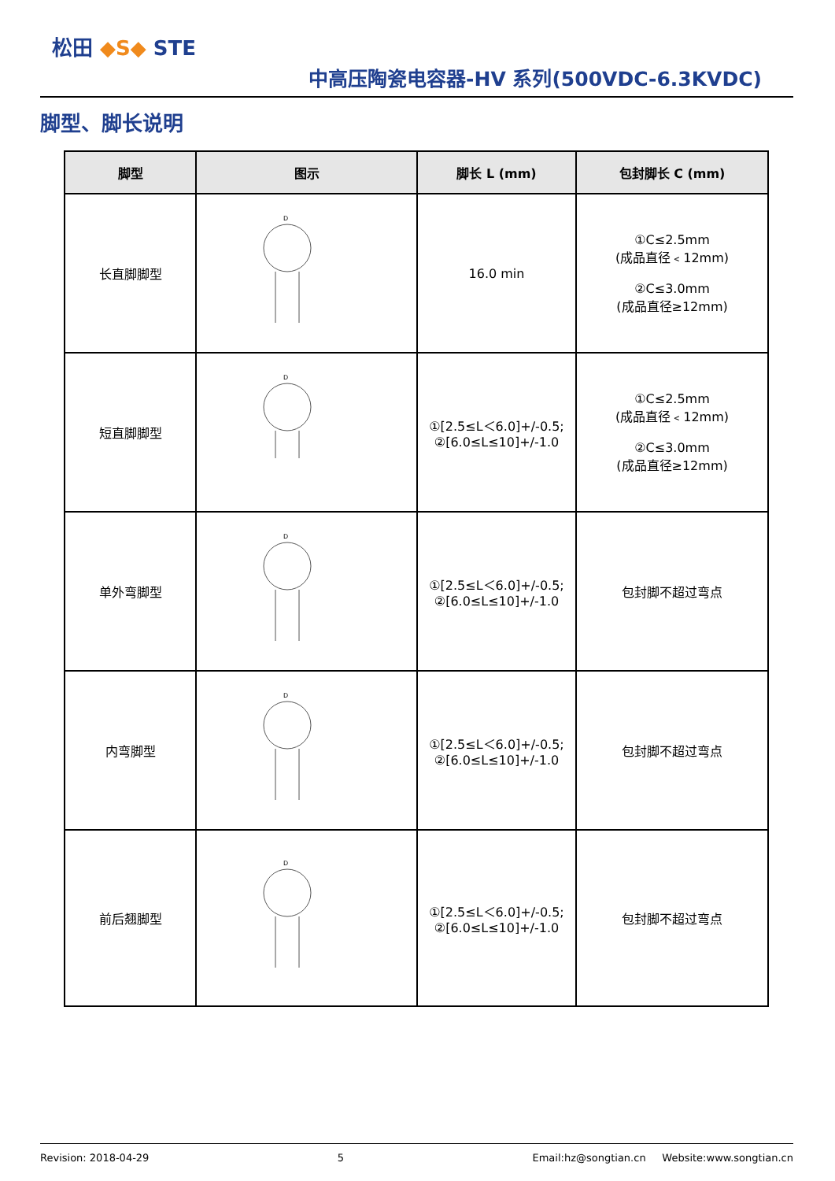松田 ◆S◆ STE
中高压陶瓷电容器-HV 系列(500VDC-6.3KVDC)
脚型、脚长说明
| 脚型 | 图示 | 脚长 L (mm) | 包封脚长 C (mm) |
| --- | --- | --- | --- |
| 长直脚脚型 | D | 16.0 min | ①C≤2.5mm (成品直径﹤12mm) ②C≤3.0mm (成品直径≥12mm) |
| 短直脚脚型 | D | ①[2.5≤L＜6.0]+/-0.5; ②[6.0≤L≤10]+/-1.0 | ①C≤2.5mm (成品直径﹤12mm) ②C≤3.0mm (成品直径≥12mm) |
| 单外弯脚型 | D | ①[2.5≤L＜6.0]+/-0.5; ②[6.0≤L≤10]+/-1.0 | 包封脚不超过弯点 |
| 内弯脚型 | D | ①[2.5≤L＜6.0]+/-0.5; ②[6.0≤L≤10]+/-1.0 | 包封脚不超过弯点 |
| 前后翘脚型 | D | ①[2.5≤L＜6.0]+/-0.5; ②[6.0≤L≤10]+/-1.0 | 包封脚不超过弯点 |
Revision: 2018-04-29 5 Email:hz@songtian.cn Website:www.songtian.cn